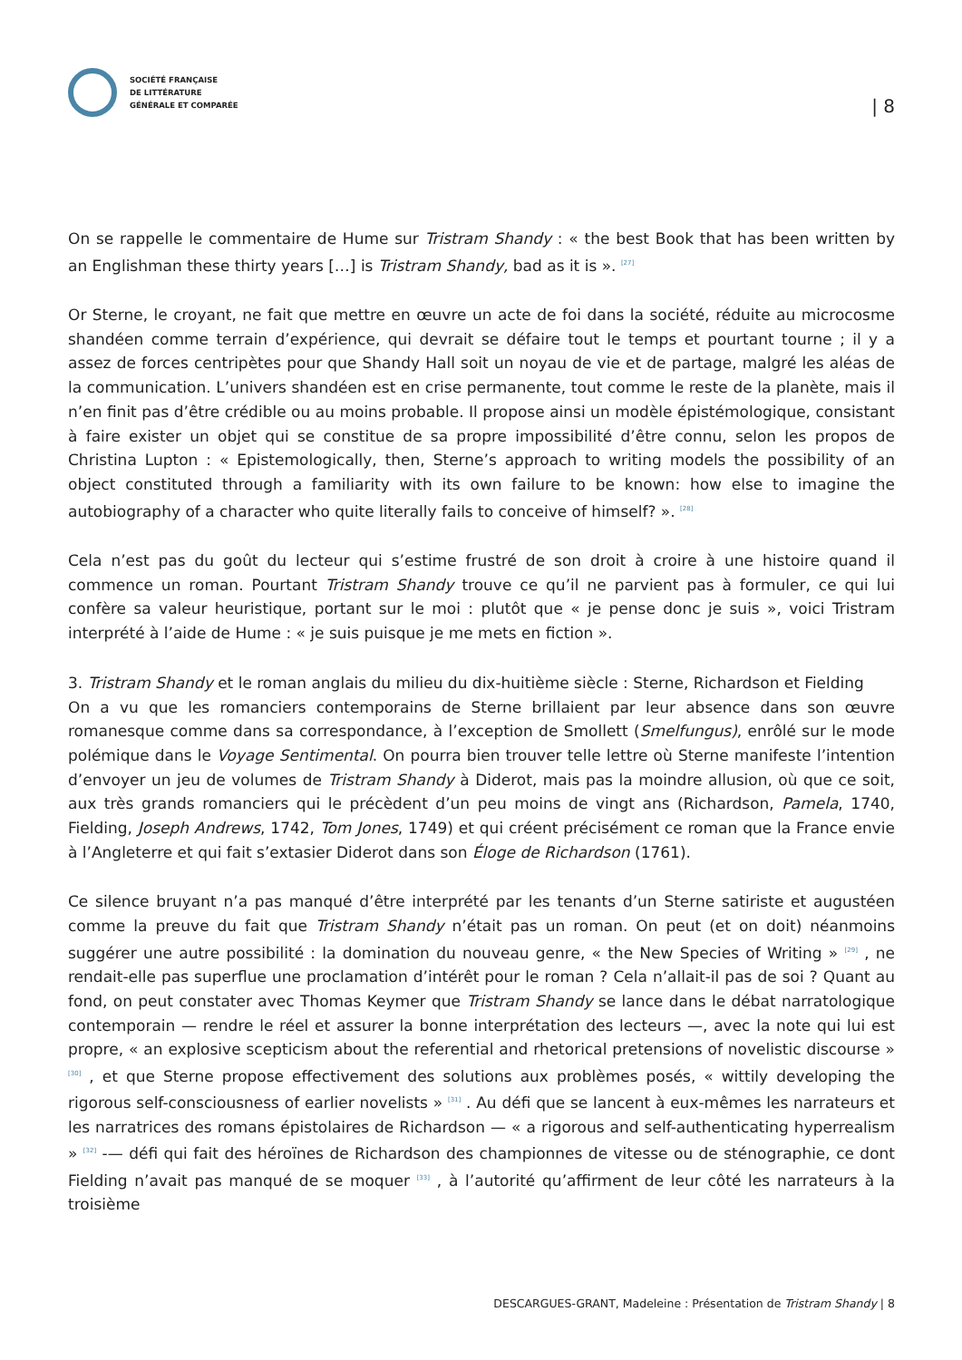SOCIÉTÉ FRANÇAISE
DE LITTÉRATURE
GÉNÉRALE ET COMPARÉE
| 8
On se rappelle le commentaire de Hume sur Tristram Shandy : « the best Book that has been written by an Englishman these thirty years […] is Tristram Shandy, bad as it is ». <sup>[27]</sup>
Or Sterne, le croyant, ne fait que mettre en œuvre un acte de foi dans la société, réduite au microcosme shandéen comme terrain d’expérience, qui devrait se défaire tout le temps et pourtant tourne ; il y a assez de forces centripètes pour que Shandy Hall soit un noyau de vie et de partage, malgré les aléas de la communication. L’univers shandéen est en crise permanente, tout comme le reste de la planète, mais il n’en finit pas d’être crédible ou au moins probable. Il propose ainsi un modèle épistémologique, consistant à faire exister un objet qui se constitue de sa propre impossibilité d’être connu, selon les propos de Christina Lupton : « Epistemologically, then, Sterne’s approach to writing models the possibility of an object constituted through a familiarity with its own failure to be known: how else to imagine the autobiography of a character who quite literally fails to conceive of himself? ». <sup>[28]</sup>
Cela n’est pas du goût du lecteur qui s’estime frustré de son droit à croire à une histoire quand il commence un roman. Pourtant Tristram Shandy trouve ce qu’il ne parvient pas à formuler, ce qui lui confère sa valeur heuristique, portant sur le moi : plutôt que « je pense donc je suis », voici Tristram interprété à l’aide de Hume : « je suis puisque je me mets en fiction ».
3. Tristram Shandy et le roman anglais du milieu du dix-huitième siècle : Sterne, Richardson et Fielding
On a vu que les romanciers contemporains de Sterne brillaient par leur absence dans son œuvre romanesque comme dans sa correspondance, à l’exception de Smollett (Smelfungus), enrôlé sur le mode polémique dans le Voyage Sentimental. On pourra bien trouver telle lettre où Sterne manifeste l’intention d’envoyer un jeu de volumes de Tristram Shandy à Diderot, mais pas la moindre allusion, où que ce soit, aux très grands romanciers qui le précèdent d’un peu moins de vingt ans (Richardson, Pamela, 1740, Fielding, Joseph Andrews, 1742, Tom Jones, 1749) et qui créent précisément ce roman que la France envie à l’Angleterre et qui fait s’extasier Diderot dans son Éloge de Richardson (1761).
Ce silence bruyant n’a pas manqué d’être interprété par les tenants d’un Sterne satiriste et augustéen comme la preuve du fait que Tristram Shandy n’était pas un roman. On peut (et on doit) néanmoins suggérer une autre possibilité : la domination du nouveau genre, « the New Species of Writing » <sup>[29]</sup> , ne rendait-elle pas superflue une proclamation d’intérêt pour le roman ? Cela n’allait-il pas de soi ? Quant au fond, on peut constater avec Thomas Keymer que Tristram Shandy se lance dans le débat narratologique contemporain — rendre le réel et assurer la bonne interprétation des lecteurs —, avec la note qui lui est propre, « an explosive scepticism about the referential and rhetorical pretensions of novelistic discourse » <sup>[30]</sup> , et que Sterne propose effectivement des solutions aux problèmes posés, « wittily developing the rigorous self-consciousness of earlier novelists » <sup>[31]</sup> . Au défi que se lancent à eux-mêmes les narrateurs et les narratrices des romans épistolaires de Richardson — « a rigorous and self-authenticating hyperrealism » <sup>[32]</sup> -— défi qui fait des héroïnes de Richardson des championnes de vitesse ou de sténographie, ce dont Fielding n’avait pas manqué de se moquer <sup>[33]</sup> , à l’autorité qu’affirment de leur côté les narrateurs à la troisième
DESCARGUES-GRANT, Madeleine : Présentation de Tristram Shandy | 8